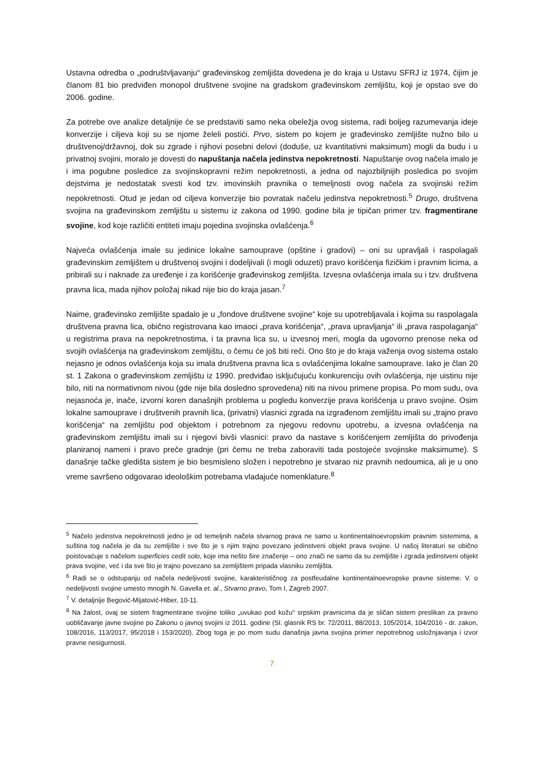Ustavna odredba o „podruštvljavanju“ građevinskog zemljišta dovedena je do kraja u Ustavu SFRJ iz 1974, čijim je članom 81 bio predviđen monopol društvene svojine na gradskom građevinskom zemljištu, koji je opstao sve do 2006. godine.
Za potrebe ove analize detaljnije će se predstaviti samo neka obeležja ovog sistema, radi boljeg razumevanja ideje konverzije i ciljeva koji su se njome želeli postići. Prvo, sistem po kojem je građevinsko zemljište nužno bilo u društvenoj/državnoj, dok su zgrade i njihovi posebni delovi (doduše, uz kvantitativni maksimum) mogli da budu i u privatnoj svojini, moralo je dovesti do napuštanja načela jedinstva nepokretnosti. Napuštanje ovog načela imalo je i ima pogubne posledice za svojinskopravni režim nepokretnosti, a jedna od najozbiljnijih posledica po svojim dejstvima je nedostatak svesti kod tzv. imovinskih pravnika o temeljnosti ovog načela za svojinski režim nepokretnosti. Otud je jedan od ciljeva konverzije bio povratak načelu jedinstva nepokretnosti.<sup>5</sup> Drugo, društvena svojina na građevinskom zemljištu u sistemu iz zakona od 1990. godine bila je tipičan primer tzv. fragmentirane svojine, kod koje različiti entiteti imaju pojedina svojinska ovlašćenja.<sup>6</sup>
Najveća ovlašćenja imale su jedinice lokalne samouprave (opštine i gradovi) – oni su upravljali i raspolagali građevinskim zemljištem u društvenoj svojini i dodeljivali (i mogli oduzeti) pravo korišćenja fizičkim i pravnim licima, a pribirali su i naknade za uređenje i za korišćenje građevinskog zemljišta. Izvesna ovlašćenja imala su i tzv. društvena pravna lica, mada njihov položaj nikad nije bio do kraja jasan.<sup>7</sup>
Naime, građevinsko zemljište spadalo je u „fondove društvene svojine“ koje su upotrebljavala i kojima su raspolagala društvena pravna lica, obično registrovana kao imaoci „prava korišćenja“, „prava upravljanja“ ili „prava raspolaganja“ u registrima prava na nepokretnostima, i ta pravna lica su, u izvesnoj meri, mogla da ugovorno prenose neka od svojih ovlašćenja na građevinskom zemljištu, o čemu će još biti reči. Ono što je do kraja važenja ovog sistema ostalo nejasno je odnos ovlašćenja koja su imala društvena pravna lica s ovlašćenjima lokalne samouprave. Iako je član 20 st. 1 Zakona o građevinskom zemljištu iz 1990. predviđao isključujuću konkurenciju ovih ovlašćenja, nje uistinu nije bilo, niti na normativnom nivou (gde nije bila dosledno sprovedena) niti na nivou primene propisa. Po mom sudu, ova nejasnoća je, inače, izvorni koren današnjih problema u pogledu konverzije prava korišćenja u pravo svojine. Osim lokalne samouprave i društvenih pravnih lica, (privatni) vlasnici zgrada na izgrađenom zemljištu imali su „trajno pravo korišćenja“ na zemljištu pod objektom i potrebnom za njegovu redovnu upotrebu, a izvesna ovlašćenja na građevinskom zemljištu imali su i njegovi bivši vlasnici: pravo da nastave s korišćenjem zemljišta do privođenja planiranoj nameni i pravo preče gradnje (pri čemu ne treba zaboraviti tada postojeće svojinske maksimume). S današnje tačke gledišta sistem je bio besmisleno složen i nepotrebno je stvarao niz pravnih nedoumica, ali je u ono vreme savršeno odgovarao ideološkim potrebama vladajuće nomenklature.<sup>8</sup>
<sup>5</sup> Načelo jedinstva nepokretnosti jedno je od temeljnih načela stvarnog prava ne samo u kontinentalnoevropskim pravnim sistemima, a suština tog načela je da su zemljište i sve što je s njim trajno povezano jedinstveni objekt prava svojine. U našoj literaturi se obično poistovaćuje s načelom superficies cedit solo, koje ima nešto šire značenje – ono znači ne samo da su zemljište i zgrada jedinstveni objekt prava svojine, već i da sve što je trajno povezano sa zemljištem pripada vlasniku zemljišta.
<sup>6</sup> Radi se o odstupanju od načela nedeljivosti svojine, karakterističnog za postfeudalne kontinentalnoevropske pravne sisteme. V. o nedeljivosti svojine umesto mnogih N. Gavella et. al., Stvarno pravo, Tom I, Zagreb 2007.
<sup>7</sup> V. detaljnije Begović-Mijatović-Hiber, 10-11.
<sup>8</sup> Na žalost, ovaj se sistem fragmentirane svojine toliko „uvukao pod kožu“ srpskim pravnicima da je sličan sistem preslikan za pravno uobličavanje javne svojine po Zakonu o javnoj svojini iz 2011. godine (Sl. glasnik RS br. 72/2011, 88/2013, 105/2014, 104/2016 - dr. zakon, 108/2016, 113/2017, 95/2018 i 153/2020). Zbog toga je po mom sudu današnja javna svojina primer nepotrebnog usložnjavanja i izvor pravne nesigurnosti.
7